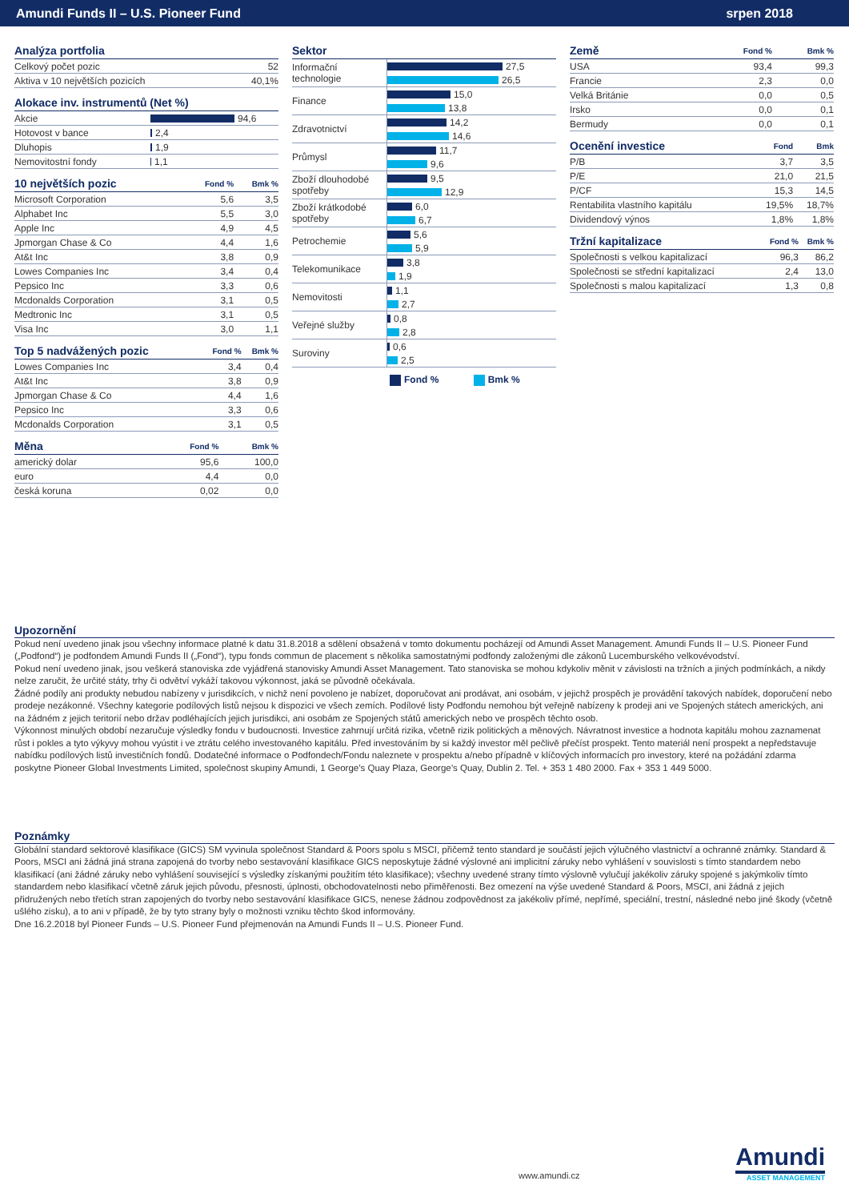Amundi Funds II – U.S. Pioneer Fund srpen 2018
| Analýza portfolia | |
| --- | --- |
| Celkový počet pozic | 52 |
| Aktiva v 10 největších pozicích | 40,1% |
| Alokace inv. instrumentů (Net %) | |
| --- | --- |
| Akcie | 94,6 |
| Hotovost v bance | 2,4 |
| Dluhopis | 1,9 |
| Nemovitostní fondy | 1,1 |
| 10 největších pozic | Fond % | Bmk % |
| --- | --- | --- |
| Microsoft Corporation | 5,6 | 3,5 |
| Alphabet Inc | 5,5 | 3,0 |
| Apple Inc | 4,9 | 4,5 |
| Jpmorgan Chase & Co | 4,4 | 1,6 |
| At&t Inc | 3,8 | 0,9 |
| Lowes Companies Inc | 3,4 | 0,4 |
| Pepsico Inc | 3,3 | 0,6 |
| Mcdonalds Corporation | 3,1 | 0,5 |
| Medtronic Inc | 3,1 | 0,5 |
| Visa Inc | 3,0 | 1,1 |
| Top 5 nadvážených pozic | Fond % | Bmk % |
| --- | --- | --- |
| Lowes Companies Inc | 3,4 | 0,4 |
| At&t Inc | 3,8 | 0,9 |
| Jpmorgan Chase & Co | 4,4 | 1,6 |
| Pepsico Inc | 3,3 | 0,6 |
| Mcdonalds Corporation | 3,1 | 0,5 |
| Měna | Fond % | Bmk % |
| --- | --- | --- |
| americký dolar | 95,6 | 100,0 |
| euro | 4,4 | 0,0 |
| česká koruna | 0,02 | 0,0 |
| Sektor | |
| --- | --- |
| Informační technologie | 27,5 |
| | 26,5 |
| Finance | 15,0 |
| | 13,8 |
| Zdravotnictví | 14,2 |
| | 14,6 |
| Průmysl | 11,7 |
| | 9,6 |
| Zboží dlouhodobé spotřeby | 9,5 |
| | 12,9 |
| Zboží krátkodobé spotřeby | 6,0 |
| | 6,7 |
| Petrochemie | 5,6 |
| | 5,9 |
| Telekomunikace | 3,8 |
| | 1,9 |
| Nemovitosti | 1,1 |
| | 2,7 |
| Veřejné služby | 0,8 |
| | 2,8 |
| Suroviny | 0,6 |
| | 2,5 |
Fond % Bmk %
| Země | Fond % | Bmk % |
| --- | --- | --- |
| USA | 93,4 | 99,3 |
| Francie | 2,3 | 0,0 |
| Velká Británie | 0,0 | 0,5 |
| Irsko | 0,0 | 0,1 |
| Bermudy | 0,0 | 0,1 |
| Ocenění investice | Fond | Bmk |
| --- | --- | --- |
| P/B | 3,7 | 3,5 |
| P/E | 21,0 | 21,5 |
| P/CF | 15,3 | 14,5 |
| Rentabilita vlastního kapitálu | 19,5% | 18,7% |
| Dividendový výnos | 1,8% | 1,8% |
| Tržní kapitalizace | Fond % | Bmk % |
| --- | --- | --- |
| Společnosti s velkou kapitalizací | 96,3 | 86,2 |
| Společnosti se střední kapitalizací | 2,4 | 13,0 |
| Společnosti s malou kapitalizací | 1,3 | 0,8 |
Upozornění
Pokud není uvedeno jinak jsou všechny informace platné k datu 31.8.2018 a sdělení obsažená v tomto dokumentu pocházejí od Amundi Asset Management. Amundi Funds II – U.S. Pioneer Fund („Podfond“) je podfondem Amundi Funds II („Fond“), typu fonds commun de placement s několika samostatnými podfondy založenými dle zákonů Lucemburského velkovévodství.
Pokud není uvedeno jinak, jsou veškerá stanoviska zde vyjádřená stanovisky Amundi Asset Management. Tato stanoviska se mohou kdykoliv měnit v závislosti na tržních a jiných podmínkách, a nikdy nelze zaručit, že určité státy, trhy či odvětví vykáží takovou výkonnost, jaká se původně očekávala.
Žádné podíly ani produkty nebudou nabízeny v jurisdikcích, v nichž není povoleno je nabízet, doporučovat ani prodávat, ani osobám, v jejichž prospěch je provádění takových nabídek, doporučení nebo prodeje nezákonné. Všechny kategorie podílových listů nejsou k dispozici ve všech zemích. Podílové listy Podfondu nemohou být veřejně nabízeny k prodeji ani ve Spojených státech amerických, ani na žádném z jejich teritorií nebo držav podléhajících jejich jurisdikci, ani osobám ze Spojených států amerických nebo ve prospěch těchto osob.
Výkonnost minulých období nezaručuje výsledky fondu v budoucnosti. Investice zahrnují určitá rizika, včetně rizik politických a měnových. Návratnost investice a hodnota kapitálu mohou zaznamenat růst i pokles a tyto výkyvy mohou vyústit i ve ztrátu celého investovaného kapitálu. Před investováním by si každý investor měl pečlivě přečíst prospekt. Tento materiál není prospekt a nepředstavuje nabídku podílových listů investičních fondů. Dodatečné informace o Podfondech/Fondu naleznete v prospektu a/nebo případně v klíčových informacích pro investory, které na požádání zdarma poskytne Pioneer Global Investments Limited, společnost skupiny Amundi, 1 George’s Quay Plaza, George’s Quay, Dublin 2. Tel. + 353 1 480 2000. Fax + 353 1 449 5000.
Poznámky
Globální standard sektorové klasifikace (GICS) SM vyvinula společnost Standard & Poors spolu s MSCI, přičemž tento standard je součástí jejich výlučného vlastnictví a ochranné známky. Standard & Poors, MSCI ani žádná jiná strana zapojená do tvorby nebo sestavování klasifikace GICS neposkytuje žádné výslovné ani implicitní záruky nebo vyhlášení v souvislosti s tímto standardem nebo klasifikací (ani žádné záruky nebo vyhlášení související s výsledky získanými použitím této klasifikace); všechny uvedené strany tímto výslovně vylučují jakékoliv záruky spojené s jakýmkoliv tímto standardem nebo klasifikací včetně záruk jejich původu, přesnosti, úplnosti, obchodovatelnosti nebo přiměřenosti. Bez omezení na výše uvedené Standard & Poors, MSCI, ani žádná z jejich přidružených nebo třetích stran zapojených do tvorby nebo sestavování klasifikace GICS, nenese žádnou zodpovědnost za jakékoliv přímé, nepřímé, speciální, trestní, následné nebo jiné škody (včetně ušlého zisku), a to ani v případě, že by tyto strany byly o možnosti vzniku těchto škod informovány.
Dne 16.2.2018 byl Pioneer Funds – U.S. Pioneer Fund přejmenován na Amundi Funds II – U.S. Pioneer Fund.
www.amundi.cz
Amundi
ASSET MANAGEMENT